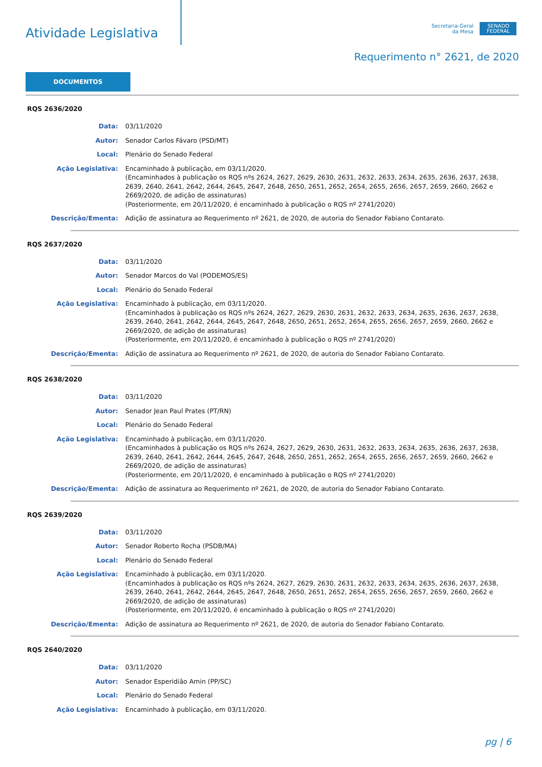Atividade Legislativa
Secretaria-Geral
da Mesa
SENADO FEDERAL
Requerimento n° 2621, de 2020
DOCUMENTOS
RQS 2636/2020
Data: 03/11/2020
Autor: Senador Carlos Fávaro (PSD/MT)
Local: Plenário do Senado Federal
Ação Legislativa: Encaminhado à publicação, em 03/11/2020.
(Encaminhados à publicação os RQS nºs 2624, 2627, 2629, 2630, 2631, 2632, 2633, 2634, 2635, 2636, 2637, 2638, 2639, 2640, 2641, 2642, 2644, 2645, 2647, 2648, 2650, 2651, 2652, 2654, 2655, 2656, 2657, 2659, 2660, 2662 e 2669/2020, de adição de assinaturas)
(Posteriormente, em 20/11/2020, é encaminhado à publicação o RQS nº 2741/2020)
Descrição/Ementa: Adição de assinatura ao Requerimento nº 2621, de 2020, de autoria do Senador Fabiano Contarato.
RQS 2637/2020
Data: 03/11/2020
Autor: Senador Marcos do Val (PODEMOS/ES)
Local: Plenário do Senado Federal
Ação Legislativa: Encaminhado à publicação, em 03/11/2020.
(Encaminhados à publicação os RQS nºs 2624, 2627, 2629, 2630, 2631, 2632, 2633, 2634, 2635, 2636, 2637, 2638, 2639, 2640, 2641, 2642, 2644, 2645, 2647, 2648, 2650, 2651, 2652, 2654, 2655, 2656, 2657, 2659, 2660, 2662 e 2669/2020, de adição de assinaturas)
(Posteriormente, em 20/11/2020, é encaminhado à publicação o RQS nº 2741/2020)
Descrição/Ementa: Adição de assinatura ao Requerimento nº 2621, de 2020, de autoria do Senador Fabiano Contarato.
RQS 2638/2020
Data: 03/11/2020
Autor: Senador Jean Paul Prates (PT/RN)
Local: Plenário do Senado Federal
Ação Legislativa: Encaminhado à publicação, em 03/11/2020.
(Encaminhados à publicação os RQS nºs 2624, 2627, 2629, 2630, 2631, 2632, 2633, 2634, 2635, 2636, 2637, 2638, 2639, 2640, 2641, 2642, 2644, 2645, 2647, 2648, 2650, 2651, 2652, 2654, 2655, 2656, 2657, 2659, 2660, 2662 e 2669/2020, de adição de assinaturas)
(Posteriormente, em 20/11/2020, é encaminhado à publicação o RQS nº 2741/2020)
Descrição/Ementa: Adição de assinatura ao Requerimento nº 2621, de 2020, de autoria do Senador Fabiano Contarato.
RQS 2639/2020
Data: 03/11/2020
Autor: Senador Roberto Rocha (PSDB/MA)
Local: Plenário do Senado Federal
Ação Legislativa: Encaminhado à publicação, em 03/11/2020.
(Encaminhados à publicação os RQS nºs 2624, 2627, 2629, 2630, 2631, 2632, 2633, 2634, 2635, 2636, 2637, 2638, 2639, 2640, 2641, 2642, 2644, 2645, 2647, 2648, 2650, 2651, 2652, 2654, 2655, 2656, 2657, 2659, 2660, 2662 e 2669/2020, de adição de assinaturas)
(Posteriormente, em 20/11/2020, é encaminhado à publicação o RQS nº 2741/2020)
Descrição/Ementa: Adição de assinatura ao Requerimento nº 2621, de 2020, de autoria do Senador Fabiano Contarato.
RQS 2640/2020
Data: 03/11/2020
Autor: Senador Esperidião Amin (PP/SC)
Local: Plenário do Senado Federal
Ação Legislativa: Encaminhado à publicação, em 03/11/2020.
pg | 6